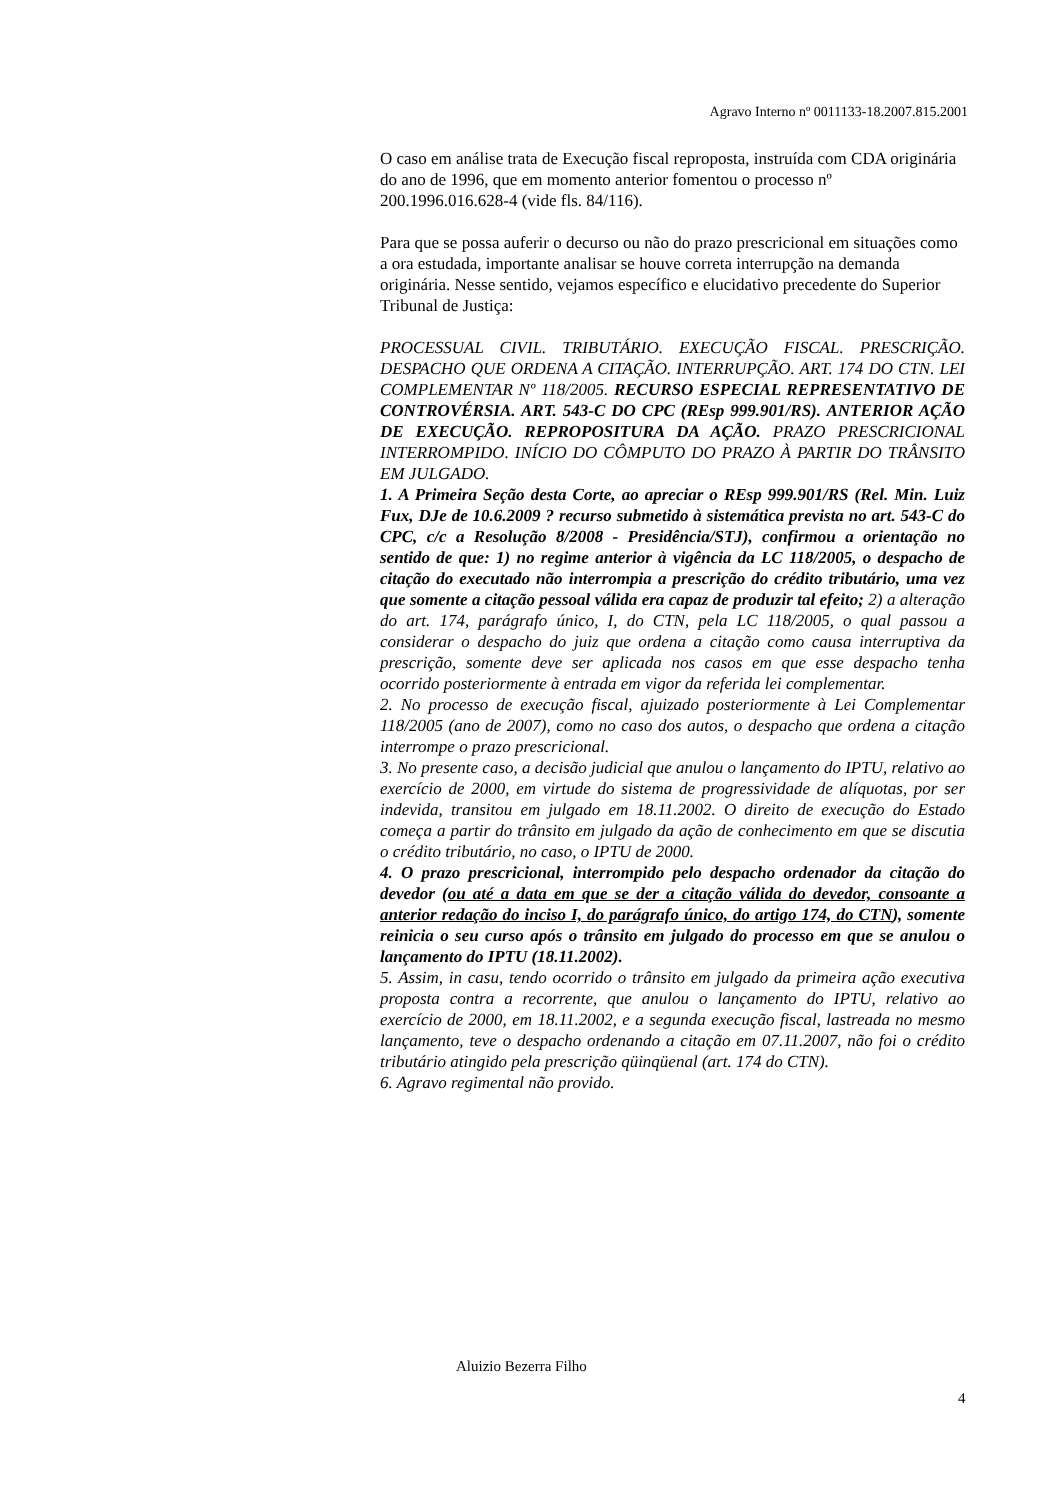Agravo Interno nº 0011133-18.2007.815.2001
O caso em análise trata de Execução fiscal reproposta, instruída com CDA originária do ano de 1996, que em momento anterior fomentou o processo nº 200.1996.016.628-4 (vide fls. 84/116).
Para que se possa auferir o decurso ou não do prazo prescricional em situações como a ora estudada, importante analisar se houve correta interrupção na demanda originária. Nesse sentido, vejamos específico e elucidativo precedente do Superior Tribunal de Justiça:
PROCESSUAL CIVIL. TRIBUTÁRIO. EXECUÇÃO FISCAL. PRESCRIÇÃO. DESPACHO QUE ORDENA A CITAÇÃO. INTERRUPÇÃO. ART. 174 DO CTN. LEI COMPLEMENTAR Nº 118/2005. RECURSO ESPECIAL REPRESENTATIVO DE CONTROVÉRSIA. ART. 543-C DO CPC (REsp 999.901/RS). ANTERIOR AÇÃO DE EXECUÇÃO. REPROPOSITURA DA AÇÃO. PRAZO PRESCRICIONAL INTERROMPIDO. INÍCIO DO CÔMPUTO DO PRAZO À PARTIR DO TRÂNSITO EM JULGADO.
1. A Primeira Seção desta Corte, ao apreciar o REsp 999.901/RS (Rel. Min. Luiz Fux, DJe de 10.6.2009 ? recurso submetido à sistemática prevista no art. 543-C do CPC, c/c a Resolução 8/2008 - Presidência/STJ), confirmou a orientação no sentido de que: 1) no regime anterior à vigência da LC 118/2005, o despacho de citação do executado não interrompia a prescrição do crédito tributário, uma vez que somente a citação pessoal válida era capaz de produzir tal efeito; 2) a alteração do art. 174, parágrafo único, I, do CTN, pela LC 118/2005, o qual passou a considerar o despacho do juiz que ordena a citação como causa interruptiva da prescrição, somente deve ser aplicada nos casos em que esse despacho tenha ocorrido posteriormente à entrada em vigor da referida lei complementar.
2. No processo de execução fiscal, ajuizado posteriormente à Lei Complementar 118/2005 (ano de 2007), como no caso dos autos, o despacho que ordena a citação interrompe o prazo prescricional.
3. No presente caso, a decisão judicial que anulou o lançamento do IPTU, relativo ao exercício de 2000, em virtude do sistema de progressividade de alíquotas, por ser indevida, transitou em julgado em 18.11.2002. O direito de execução do Estado começa a partir do trânsito em julgado da ação de conhecimento em que se discutia o crédito tributário, no caso, o IPTU de 2000.
4. O prazo prescricional, interrompido pelo despacho ordenador da citação do devedor (ou até a data em que se der a citação válida do devedor, consoante a anterior redação do inciso I, do parágrafo único, do artigo 174, do CTN), somente reinicia o seu curso após o trânsito em julgado do processo em que se anulou o lançamento do IPTU (18.11.2002).
5. Assim, in casu, tendo ocorrido o trânsito em julgado da primeira ação executiva proposta contra a recorrente, que anulou o lançamento do IPTU, relativo ao exercício de 2000, em 18.11.2002, e a segunda execução fiscal, lastreada no mesmo lançamento, teve o despacho ordenando a citação em 07.11.2007, não foi o crédito tributário atingido pela prescrição qüinqüenal (art. 174 do CTN).
6. Agravo regimental não provido.
Aluizio Bezerra Filho
4